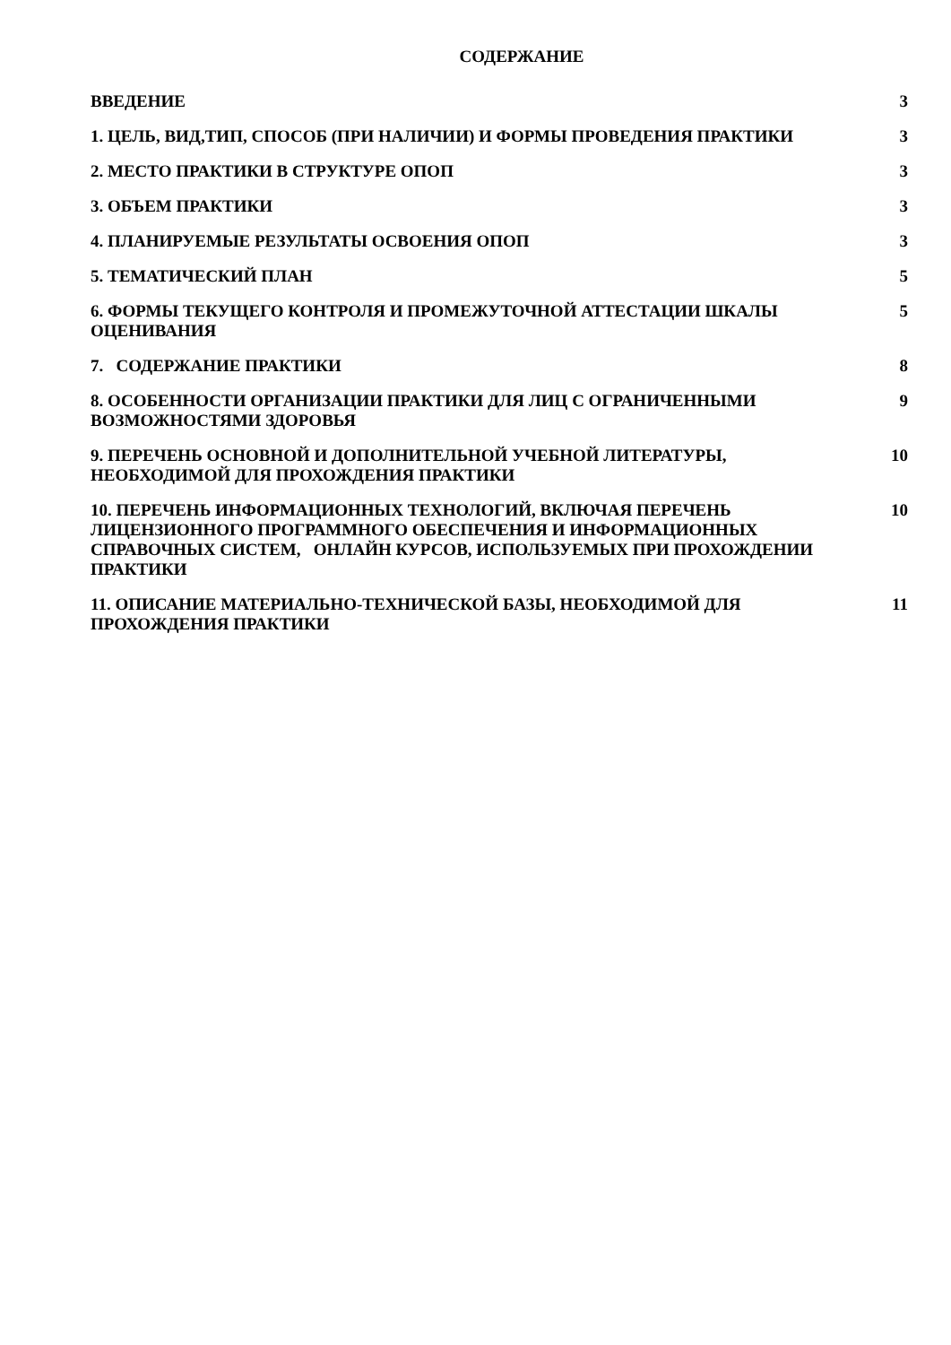СОДЕРЖАНИЕ
ВВЕДЕНИЕ 3
1. ЦЕЛЬ, ВИД,ТИП, СПОСОБ (ПРИ НАЛИЧИИ) И ФОРМЫ ПРОВЕДЕНИЯ ПРАКТИКИ 3
2. МЕСТО ПРАКТИКИ В СТРУКТУРЕ ОПОП 3
3. ОБЪЕМ ПРАКТИКИ 3
4. ПЛАНИРУЕМЫЕ РЕЗУЛЬТАТЫ ОСВОЕНИЯ ОПОП 3
5. ТЕМАТИЧЕСКИЙ ПЛАН 5
6. ФОРМЫ ТЕКУЩЕГО КОНТРОЛЯ И ПРОМЕЖУТОЧНОЙ АТТЕСТАЦИИ ШКАЛЫ ОЦЕНИВАНИЯ 5
7. СОДЕРЖАНИЕ ПРАКТИКИ 8
8. ОСОБЕННОСТИ ОРГАНИЗАЦИИ ПРАКТИКИ ДЛЯ ЛИЦ С ОГРАНИЧЕННЫМИ ВОЗМОЖНОСТЯМИ ЗДОРОВЬЯ
9
9. ПЕРЕЧЕНЬ ОСНОВНОЙ И ДОПОЛНИТЕЛЬНОЙ УЧЕБНОЙ ЛИТЕРАТУРЫ, НЕОБХОДИМОЙ ДЛЯ ПРОХОЖДЕНИЯ ПРАКТИКИ
10
10. ПЕРЕЧЕНЬ ИНФОРМАЦИОННЫХ ТЕХНОЛОГИЙ, ВКЛЮЧАЯ ПЕРЕЧЕНЬ ЛИЦЕНЗИОННОГО ПРОГРАММНОГО ОБЕСПЕЧЕНИЯ И ИНФОРМАЦИОННЫХ СПРАВОЧНЫХ СИСТЕМ, ОНЛАЙН КУРСОВ, ИСПОЛЬЗУЕМЫХ ПРИ ПРОХОЖДЕНИИ ПРАКТИКИ
10
11. ОПИСАНИЕ МАТЕРИАЛЬНО-ТЕХНИЧЕСКОЙ БАЗЫ, НЕОБХОДИМОЙ ДЛЯ ПРОХОЖДЕНИЯ ПРАКТИКИ
11